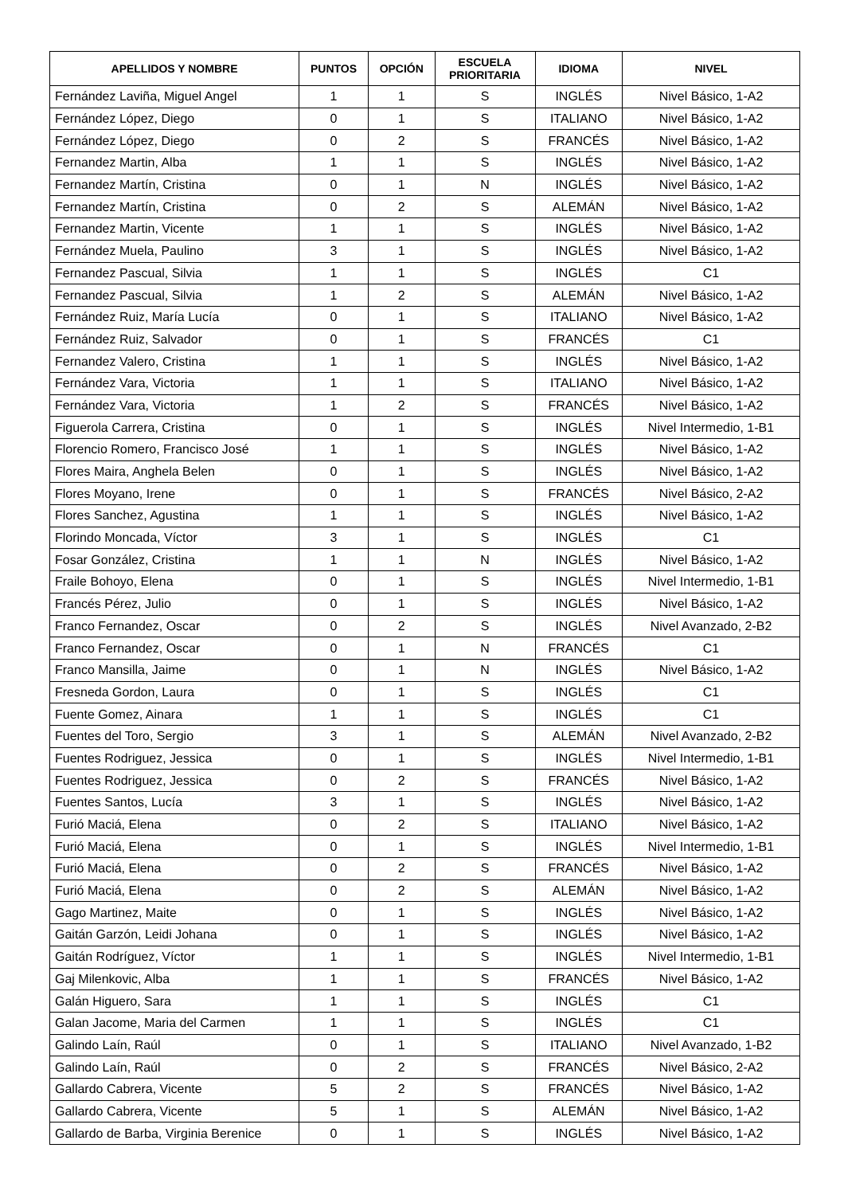| APELLIDOS Y NOMBRE | PUNTOS | OPCIÓN | ESCUELA PRIORITARIA | IDIOMA | NIVEL |
| --- | --- | --- | --- | --- | --- |
| Fernández Laviña, Miguel Angel | 1 | 1 | S | INGLÉS | Nivel Básico, 1-A2 |
| Fernández López, Diego | 0 | 1 | S | ITALIANO | Nivel Básico, 1-A2 |
| Fernández López, Diego | 0 | 2 | S | FRANCÉS | Nivel Básico, 1-A2 |
| Fernandez Martin, Alba | 1 | 1 | S | INGLÉS | Nivel Básico, 1-A2 |
| Fernandez Martín, Cristina | 0 | 1 | N | INGLÉS | Nivel Básico, 1-A2 |
| Fernandez Martín, Cristina | 0 | 2 | S | ALEMÁN | Nivel Básico, 1-A2 |
| Fernandez Martin, Vicente | 1 | 1 | S | INGLÉS | Nivel Básico, 1-A2 |
| Fernández Muela, Paulino | 3 | 1 | S | INGLÉS | Nivel Básico, 1-A2 |
| Fernandez Pascual, Silvia | 1 | 1 | S | INGLÉS | C1 |
| Fernandez Pascual, Silvia | 1 | 2 | S | ALEMÁN | Nivel Básico, 1-A2 |
| Fernández Ruiz, María Lucía | 0 | 1 | S | ITALIANO | Nivel Básico, 1-A2 |
| Fernández Ruiz, Salvador | 0 | 1 | S | FRANCÉS | C1 |
| Fernandez Valero, Cristina | 1 | 1 | S | INGLÉS | Nivel Básico, 1-A2 |
| Fernández Vara, Victoria | 1 | 1 | S | ITALIANO | Nivel Básico, 1-A2 |
| Fernández Vara, Victoria | 1 | 2 | S | FRANCÉS | Nivel Básico, 1-A2 |
| Figuerola Carrera, Cristina | 0 | 1 | S | INGLÉS | Nivel Intermedio, 1-B1 |
| Florencio Romero, Francisco José | 1 | 1 | S | INGLÉS | Nivel Básico, 1-A2 |
| Flores Maira, Anghela Belen | 0 | 1 | S | INGLÉS | Nivel Básico, 1-A2 |
| Flores Moyano, Irene | 0 | 1 | S | FRANCÉS | Nivel Básico, 2-A2 |
| Flores Sanchez, Agustina | 1 | 1 | S | INGLÉS | Nivel Básico, 1-A2 |
| Florindo Moncada, Víctor | 3 | 1 | S | INGLÉS | C1 |
| Fosar González, Cristina | 1 | 1 | N | INGLÉS | Nivel Básico, 1-A2 |
| Fraile Bohoyo, Elena | 0 | 1 | S | INGLÉS | Nivel Intermedio, 1-B1 |
| Francés Pérez, Julio | 0 | 1 | S | INGLÉS | Nivel Básico, 1-A2 |
| Franco Fernandez, Oscar | 0 | 2 | S | INGLÉS | Nivel Avanzado, 2-B2 |
| Franco Fernandez, Oscar | 0 | 1 | N | FRANCÉS | C1 |
| Franco Mansilla, Jaime | 0 | 1 | N | INGLÉS | Nivel Básico, 1-A2 |
| Fresneda Gordon, Laura | 0 | 1 | S | INGLÉS | C1 |
| Fuente Gomez, Ainara | 1 | 1 | S | INGLÉS | C1 |
| Fuentes del Toro, Sergio | 3 | 1 | S | ALEMÁN | Nivel Avanzado, 2-B2 |
| Fuentes Rodriguez, Jessica | 0 | 1 | S | INGLÉS | Nivel Intermedio, 1-B1 |
| Fuentes Rodriguez, Jessica | 0 | 2 | S | FRANCÉS | Nivel Básico, 1-A2 |
| Fuentes Santos, Lucía | 3 | 1 | S | INGLÉS | Nivel Básico, 1-A2 |
| Furió Maciá, Elena | 0 | 2 | S | ITALIANO | Nivel Básico, 1-A2 |
| Furió Maciá, Elena | 0 | 1 | S | INGLÉS | Nivel Intermedio, 1-B1 |
| Furió Maciá, Elena | 0 | 2 | S | FRANCÉS | Nivel Básico, 1-A2 |
| Furió Maciá, Elena | 0 | 2 | S | ALEMÁN | Nivel Básico, 1-A2 |
| Gago Martinez, Maite | 0 | 1 | S | INGLÉS | Nivel Básico, 1-A2 |
| Gaitán Garzón, Leidi Johana | 0 | 1 | S | INGLÉS | Nivel Básico, 1-A2 |
| Gaitán Rodríguez, Víctor | 1 | 1 | S | INGLÉS | Nivel Intermedio, 1-B1 |
| Gaj Milenkovic, Alba | 1 | 1 | S | FRANCÉS | Nivel Básico, 1-A2 |
| Galán Higuero, Sara | 1 | 1 | S | INGLÉS | C1 |
| Galan Jacome, Maria del Carmen | 1 | 1 | S | INGLÉS | C1 |
| Galindo Laín, Raúl | 0 | 1 | S | ITALIANO | Nivel Avanzado, 1-B2 |
| Galindo Laín, Raúl | 0 | 2 | S | FRANCÉS | Nivel Básico, 2-A2 |
| Gallardo Cabrera, Vicente | 5 | 2 | S | FRANCÉS | Nivel Básico, 1-A2 |
| Gallardo Cabrera, Vicente | 5 | 1 | S | ALEMÁN | Nivel Básico, 1-A2 |
| Gallardo de Barba, Virginia Berenice | 0 | 1 | S | INGLÉS | Nivel Básico, 1-A2 |